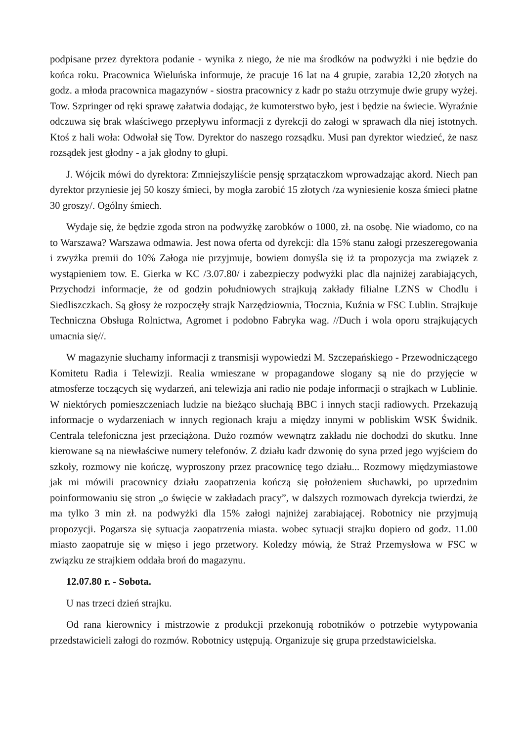podpisane przez dyrektora podanie - wynika z niego, że nie ma środków na podwyżki i nie będzie do końca roku. Pracownica Wieluńska informuje, że pracuje 16 lat na 4 grupie, zarabia 12,20 złotych na godz. a młoda pracownica magazynów - siostra pracownicy z kadr po stażu otrzymuje dwie grupy wyżej. Tow. Szpringer od ręki sprawę załatwia dodając, że kumoterstwo było, jest i będzie na świecie. Wyraźnie odczuwa się brak właściwego przepływu informacji z dyrekcji do załogi w sprawach dla niej istotnych. Ktoś z hali woła: Odwołał się Tow. Dyrektor do naszego rozsądku. Musi pan dyrektor wiedzieć, że nasz rozsądek jest głodny - a jak głodny to głupi.
J. Wójcik mówi do dyrektora: Zmniejszyliście pensję sprzątaczkom wprowadzając akord. Niech pan dyrektor przyniesie jej 50 koszy śmieci, by mogła zarobić 15 złotych /za wyniesienie kosza śmieci płatne 30 groszy/. Ogólny śmiech.
Wydaje się, że będzie zgoda stron na podwyżkę zarobków o 1000, zł. na osobę. Nie wiadomo, co na to Warszawa? Warszawa odmawia. Jest nowa oferta od dyrekcji: dla 15% stanu załogi przeszeregowania i zwyżka premii do 10% Załoga nie przyjmuje, bowiem domyśla się iż ta propozycja ma związek z wystąpieniem tow. E. Gierka w KC /3.07.80/ i zabezpieczy podwyżki plac dla najniżej zarabiających, Przychodzi informacje, że od godzin południowych strajkują zakłady filialne LZNS w Chodlu i Siedliszczkach. Są głosy że rozpoczęły strajk Narzędziownia, Tłocznia, Kuźnia w FSC Lublin. Strajkuje Techniczna Obsługa Rolnictwa, Agromet i podobno Fabryka wag. //Duch i wola oporu strajkujących umacnia się//.
W magazynie słuchamy informacji z transmisji wypowiedzi M. Szczepańskiego - Przewodniczącego Komitetu Radia i Telewizji. Realia wmieszane w propagandowe slogany są nie do przyjęcie w atmosferze toczących się wydarzeń, ani telewizja ani radio nie podaje informacji o strajkach w Lublinie. W niektórych pomieszczeniach ludzie na bieżąco słuchają BBC i innych stacji radiowych. Przekazują informacje o wydarzeniach w innych regionach kraju a między innymi w pobliskim WSK Świdnik. Centrala telefoniczna jest przeciążona. Dużo rozmów wewnątrz zakładu nie dochodzi do skutku. Inne kierowane są na niewłaściwe numery telefonów. Z działu kadr dzwonię do syna przed jego wyjściem do szkoły, rozmowy nie kończę, wyproszony przez pracownicę tego działu... Rozmowy międzymiastowe jak mi mówili pracownicy działu zaopatrzenia kończą się położeniem słuchawki, po uprzednim poinformowaniu się stron „o święcie w zakładach pracy”, w dalszych rozmowach dyrekcja twierdzi, że ma tylko 3 min zł. na podwyżki dla 15% załogi najniżej zarabiającej. Robotnicy nie przyjmują propozycji. Pogarsza się sytuacja zaopatrzenia miasta. wobec sytuacji strajku dopiero od godz. 11.00 miasto zaopatruje się w mięso i jego przetwory. Koledzy mówią, że Straż Przemysłowa w FSC w związku ze strajkiem oddała broń do magazynu.
12.07.80 r. - Sobota.
U nas trzeci dzień strajku.
Od rana kierownicy i mistrzowie z produkcji przekonują robotników o potrzebie wytypowania przedstawicieli załogi do rozmów. Robotnicy ustępują. Organizuje się grupa przedstawicielska.